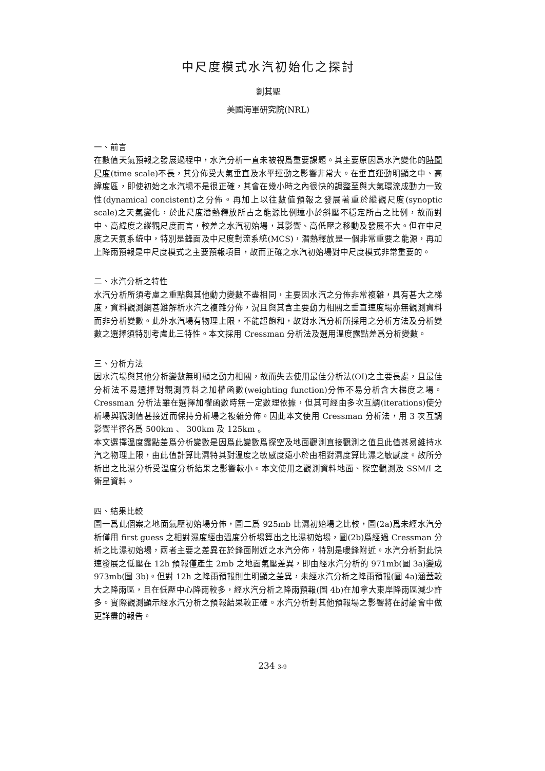中尺度模式水汽初始化之探討
劉其聖
美國海軍研究院(NRL)
一、前言
在數值天氣預報之發展過程中，水汽分析一直未被視爲重要課題。其主要原因爲水汽變化的時間尺度(time scale)不長，其分佈受大氣垂直及水平運動之影響非常大。在垂直運動明顯之中、高緯度區，即使初始之水汽場不是很正確，其會在幾小時之內很快的調整至與大氣環流成動力一致性(dynamical concistent)之分佈。再加上以往數值預報之發展著重於縱觀尺度(synoptic scale)之天氣變化，於此尺度潛熱釋放所占之能源比例遠小於斜壓不穩定所占之比例，故而對中、高緯度之縱觀尺度而言，較差之水汽初始場，其影響、高低壓之移動及發展不大。但在中尺度之天氣系統中，特別是鋒面及中尺度對流系統(MCS)，潛熱釋放是一個非常重要之能源，再加上降雨預報是中尺度模式之主要預報項目，故而正確之水汽初始場對中尺度模式非常重要的。
二、水汽分析之特性
水汽分析所須考慮之重點與其他動力變數不盡相同，主要因水汽之分佈非常複雜，具有甚大之梯度，資料觀測網甚難解析水汽之複雜分佈，況且與其含主要動力相關之垂直速度場亦無觀測資料而非分析變數。此外水汽場有物理上限，不能超飽和，故對水汽分析所採用之分析方法及分析變數之選擇須特別考慮此三特性。本文採用 Cressman 分析法及選用溫度露點差爲分析變數。
三、分析方法
因水汽場與其他分析變數無明顯之動力相關，故而失去使用最佳分析法(OI)之主要長處，且最佳分析法不易選擇對觀測資料之加權函數(weighting function)分佈不易分析含大梯度之場。 Cressman 分析法雖在選擇加權函數時無一定數理依據，但其可經由多次互調(iterations)使分析場與觀測值甚接近而保持分析場之複雜分佈。因此本文使用 Cressman 分析法，用 3 次互調影響半徑各爲 500km 、 300km 及 125km 。
本文選擇溫度露點差爲分析變數是因爲此變數爲探空及地面觀測直接觀測之值且此值甚易維持水汽之物理上限，由此值計算比濕特其對溫度之敏感度遠小於由相對濕度算比濕之敏感度。故所分析出之比濕分析受溫度分析結果之影響較小。本文使用之觀測資料地面、探空觀測及 SSM/I 之衛星資料。
四、結果比較
圖一爲此個案之地面氣壓初始場分佈，圖二爲 925mb 比濕初始場之比較，圖(2a)爲未經水汽分析僅用 first guess 之相對濕度經由溫度分析場算出之比濕初始場，圖(2b)爲經過 Cressman 分析之比濕初始場，兩者主要之差異在於鋒面附近之水汽分佈，特別是暖鋒附近。水汽分析對此快速發展之低壓在 12h 預報僅產生 2mb 之地面氣壓差異，即由經水汽分析的 971mb(圖 3a)變成 973mb(圖 3b)。但對 12h 之降雨預報則生明顯之差異，未經水汽分析之降雨預報(圖 4a)涵蓋較大之降雨區，且在低壓中心降雨較多，經水汽分析之降雨預報(圖 4b)在加拿大東岸降雨區減少許多。實際觀測顯示經水汽分析之預報結果較正確。水汽分析對其他預報場之影響將在討論會中做更詳盡的報告。
234 3-9